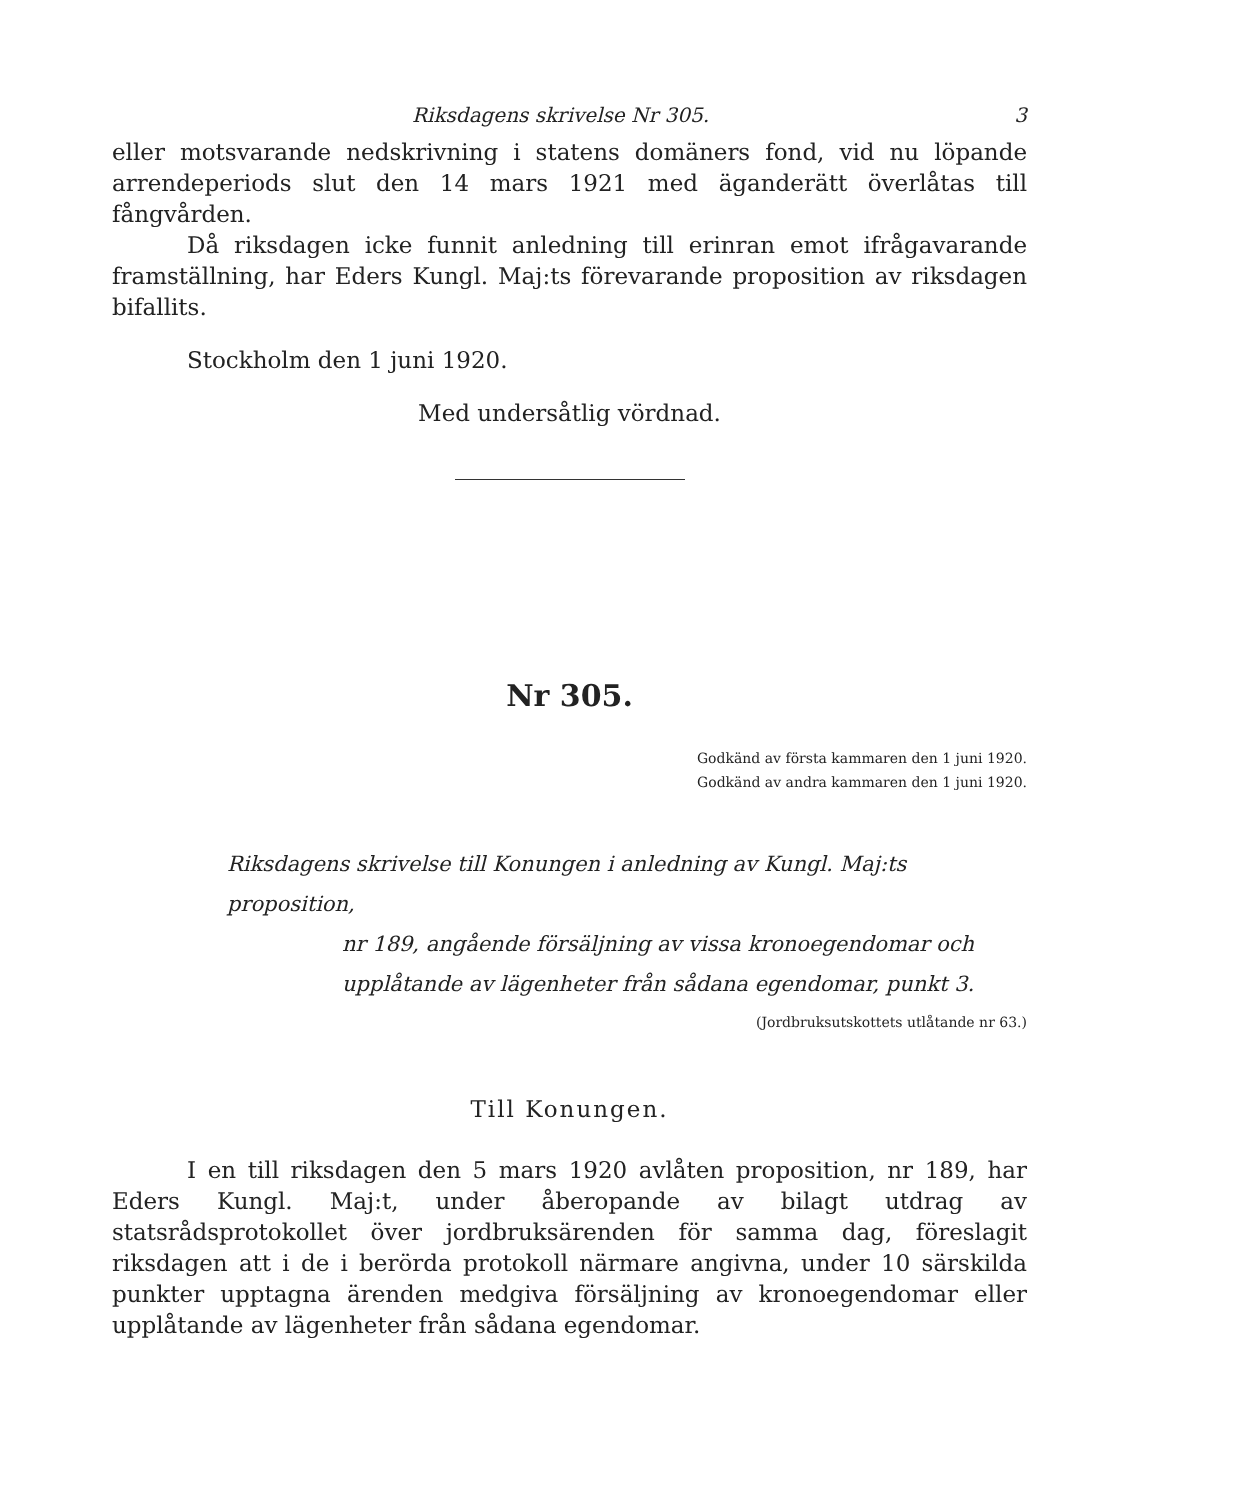Riksdagens skrivelse Nr 305. 3
eller motsvarande nedskrivning i statens domäners fond, vid nu löpande arrendeperiods slut den 14 mars 1921 med äganderätt överlåtas till fångvården.
Då riksdagen icke funnit anledning till erinran emot ifrågavarande framställning, har Eders Kungl. Maj:ts förevarande proposition av riksdagen bifallits.
Stockholm den 1 juni 1920.
Med undersåtlig vördnad.
Nr 305.
Godkänd av första kammaren den 1 juni 1920.
Godkänd av andra kammaren den 1 juni 1920.
Riksdagens skrivelse till Konungen i anledning av Kungl. Maj:ts proposition,
nr 189, angående försäljning av vissa kronoegendomar och upplåtande av lägenheter från sådana egendomar, punkt 3.
(Jordbruksutskottets utlåtande nr 63.)
Till Konungen.
I en till riksdagen den 5 mars 1920 avlåten proposition, nr 189, har Eders Kungl. Maj:t, under åberopande av bilagt utdrag av statsrådsprotokollet över jordbruksärenden för samma dag, föreslagit riksdagen att i de i berörda protokoll närmare angivna, under 10 särskilda punkter upptagna ärenden medgiva försäljning av kronoegendomar eller upplåtande av lägenheter från sådana egendomar.